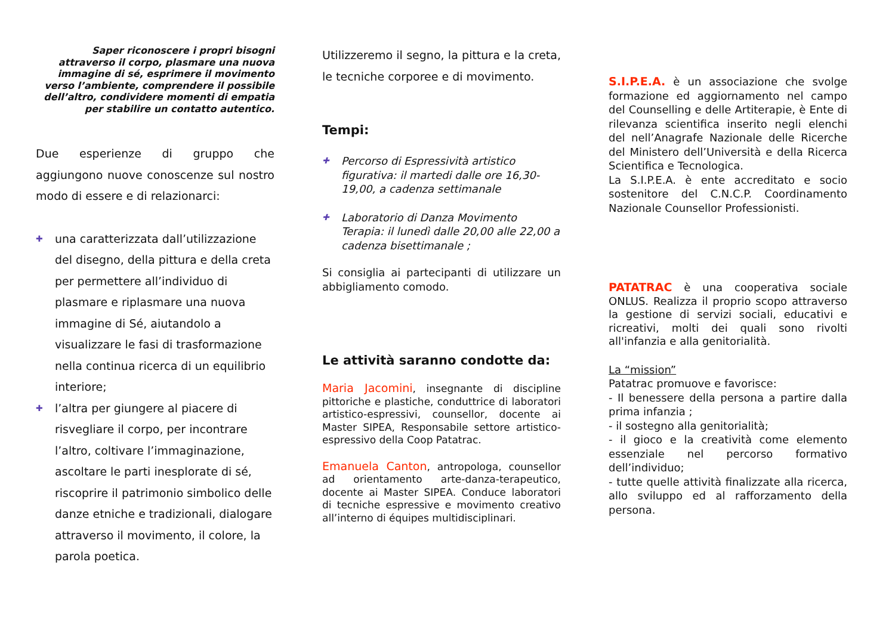Saper riconoscere i propri bisogni attraverso il corpo, plasmare una nuova immagine di sé, esprimere il movimento verso l’ambiente, comprendere il possibile dell’altro, condividere momenti di empatia per stabilire un contatto autentico.
Due esperienze di gruppo che aggiungono nuove conoscenze sul nostro modo di essere e di relazionarci:
✚ una caratterizzata dall’utilizzazione del disegno, della pittura e della creta per permettere all’individuo di plasmare e riplasmare una nuova immagine di Sé, aiutandolo a visualizzare le fasi di trasformazione nella continua ricerca di un equilibrio interiore;
✚ l’altra per giungere al piacere di risvegliare il corpo, per incontrare l’altro, coltivare l’immaginazione, ascoltare le parti inesplorate di sé, riscoprire il patrimonio simbolico delle danze etniche e tradizionali, dialogare attraverso il movimento, il colore, la parola poetica.
Utilizzeremo il segno, la pittura e la creta, le tecniche corporee e di movimento.
Tempi:
✚ Percorso di Espressività artistico figurativa: il martedi dalle ore 16,30-19,00, a cadenza settimanale
✚ Laboratorio di Danza Movimento Terapia: il lunedì dalle 20,00 alle 22,00 a cadenza bisettimanale ;
Si consiglia ai partecipanti di utilizzare un abbigliamento comodo.
Le attività saranno condotte da:
Maria Jacomini, insegnante di discipline pittoriche e plastiche, conduttrice di laboratori artistico-espressivi, counsellor, docente ai Master SIPEA, Responsabile settore artistico-espressivo della Coop Patatrac.
Emanuela Canton, antropologa, counsellor ad orientamento arte-danza-terapeutico, docente ai Master SIPEA. Conduce laboratori di tecniche espressive e movimento creativo all’interno di équipes multidisciplinari.
S.I.P.E.A. è un associazione che svolge formazione ed aggiornamento nel campo del Counselling e delle Artiterapie, è Ente di rilevanza scientifica inserito negli elenchi del nell’Anagrafe Nazionale delle Ricerche del Ministero dell’Università e della Ricerca Scientifica e Tecnologica.
La S.I.P.E.A. è ente accreditato e socio sostenitore del C.N.C.P. Coordinamento Nazionale Counsellor Professionisti.
PATATRAC è una cooperativa sociale ONLUS. Realizza il proprio scopo attraverso la gestione di servizi sociali, educativi e ricreativi, molti dei quali sono rivolti all'infanzia e alla genitorialità.
La “mission”
Patatrac promuove e favorisce:
- Il benessere della persona a partire dalla prima infanzia ;
- il sostegno alla genitorialità;
- il gioco e la creatività come elemento essenziale nel percorso formativo dell’individuo;
- tutte quelle attività finalizzate alla ricerca, allo sviluppo ed al rafforzamento della persona.